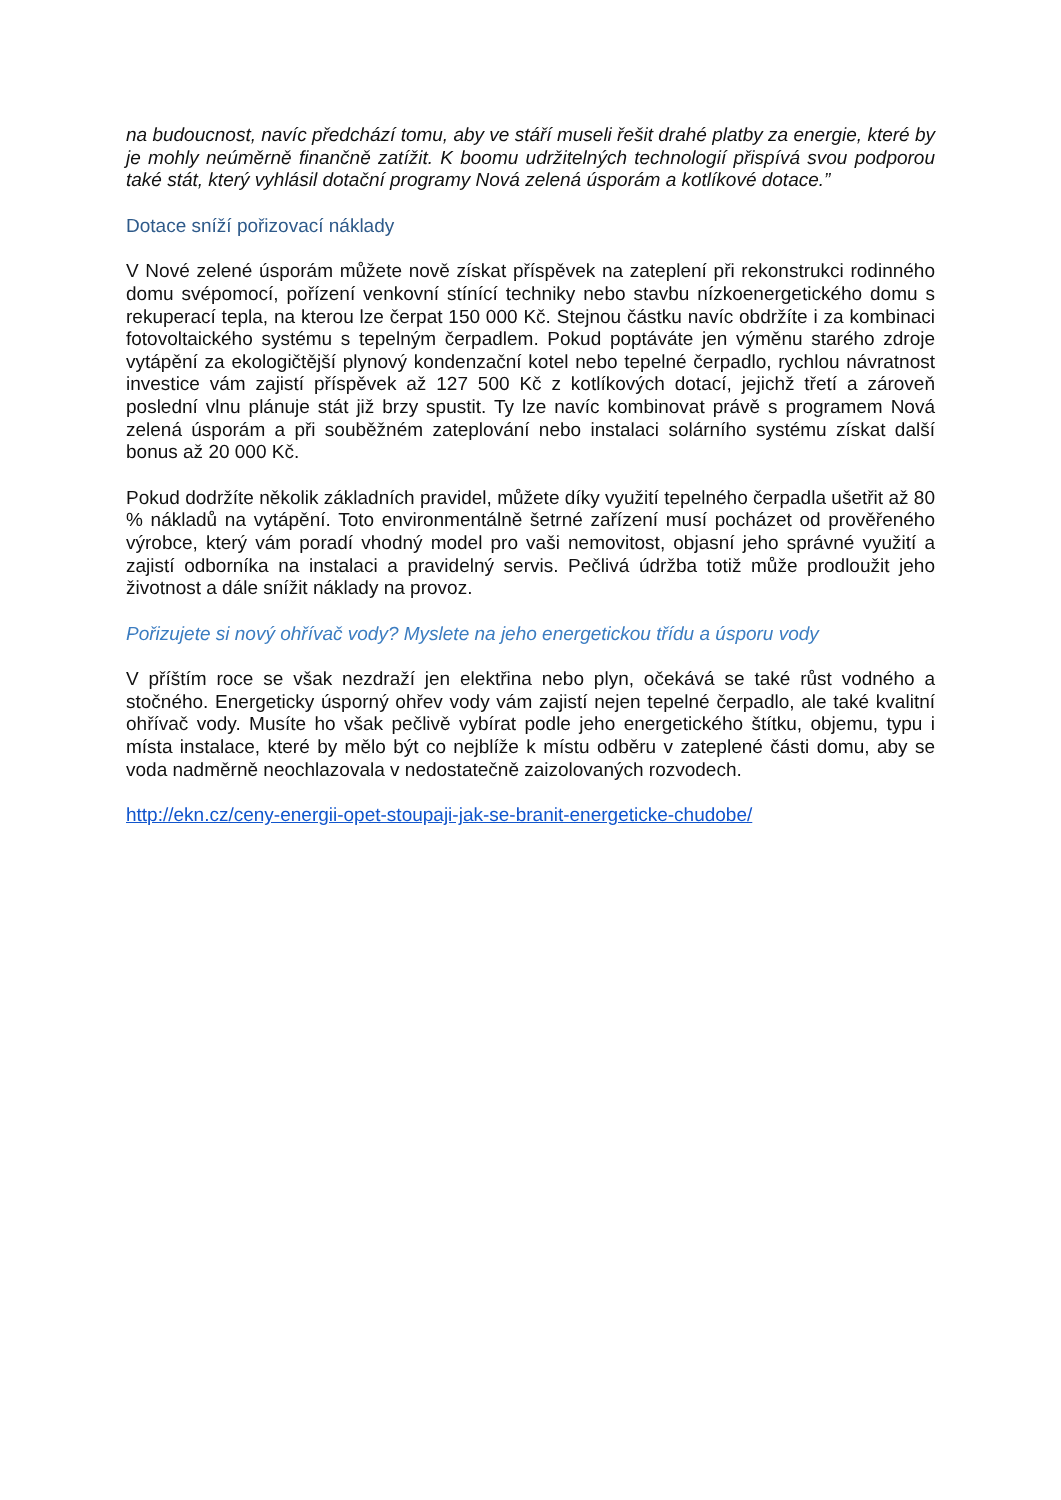na budoucnost, navíc předchází tomu, aby ve stáří museli řešit drahé platby za energie, které by je mohly neúměrně finančně zatížit. K boomu udržitelných technologií přispívá svou podporou také stát, který vyhlásil dotační programy Nová zelená úsporám a kotlíkové dotace.”
Dotace sníží pořizovací náklady
V Nové zelené úsporám můžete nově získat příspěvek na zateplení při rekonstrukci rodinného domu svépomocí, pořízení venkovní stínící techniky nebo stavbu nízkoenergetického domu s rekuperací tepla, na kterou lze čerpat 150 000 Kč. Stejnou částku navíc obdržíte i za kombinaci fotovoltaického systému s tepelným čerpadlem. Pokud poptáváte jen výměnu starého zdroje vytápění za ekologičtější plynový kondenzační kotel nebo tepelné čerpadlo, rychlou návratnost investice vám zajistí příspěvek až 127 500 Kč z kotlíkových dotací, jejichž třetí a zároveň poslední vlnu plánuje stát již brzy spustit. Ty lze navíc kombinovat právě s programem Nová zelená úsporám a při souběžném zateplování nebo instalaci solárního systému získat další bonus až 20 000 Kč.
Pokud dodržíte několik základních pravidel, můžete díky využití tepelného čerpadla ušetřit až 80 % nákladů na vytápění. Toto environmentálně šetrné zařízení musí pocházet od prověřeného výrobce, který vám poradí vhodný model pro vaši nemovitost, objasní jeho správné využití a zajistí odborníka na instalaci a pravidelný servis. Pečlivá údržba totiž může prodloužit jeho životnost a dále snížit náklady na provoz.
Pořizujete si nový ohřívač vody? Myslete na jeho energetickou třídu a úsporu vody
V příštím roce se však nezdraží jen elektřina nebo plyn, očekává se také růst vodného a stočného. Energeticky úsporný ohřev vody vám zajistí nejen tepelné čerpadlo, ale také kvalitní ohřívač vody. Musíte ho však pečlivě vybírat podle jeho energetického štítku, objemu, typu i místa instalace, které by mělo být co nejblíže k místu odběru v zateplené části domu, aby se voda nadměrně neochlazovala v nedostatečně zaizolovaných rozvodech.
http://ekn.cz/ceny-energii-opet-stoupaji-jak-se-branit-energeticke-chudobe/